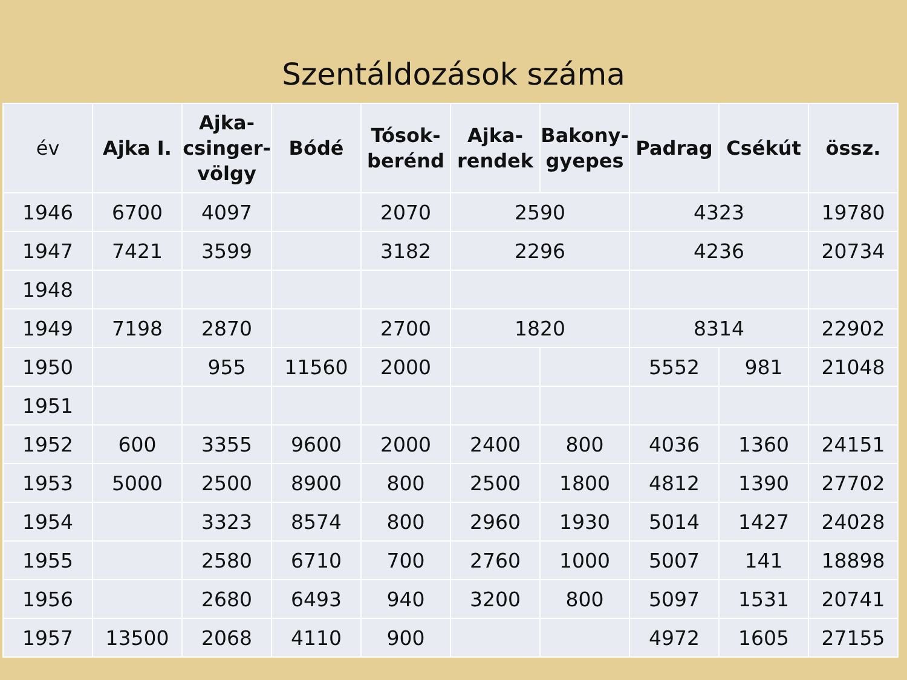Szentáldozások száma
| év | Ajka I. | Ajka-csinger-völgy | Bódé | Tósok-berénd | Ajka-rendek | Bakony-gyepes | Padrag | Csékút | össz. |
| --- | --- | --- | --- | --- | --- | --- | --- | --- | --- |
| 1946 | 6700 | 4097 | | 2070 | 2590 | | 4323 | | 19780 |
| 1947 | 7421 | 3599 | | 3182 | 2296 | | 4236 | | 20734 |
| 1948 | | | | | | | | | |
| 1949 | 7198 | 2870 | | 2700 | 1820 | | 8314 | | 22902 |
| 1950 | | 955 | 11560 | 2000 | | | 5552 | 981 | 21048 |
| 1951 | | | | | | | | | |
| 1952 | 600 | 3355 | 9600 | 2000 | 2400 | 800 | 4036 | 1360 | 24151 |
| 1953 | 5000 | 2500 | 8900 | 800 | 2500 | 1800 | 4812 | 1390 | 27702 |
| 1954 | | 3323 | 8574 | 800 | 2960 | 1930 | 5014 | 1427 | 24028 |
| 1955 | | 2580 | 6710 | 700 | 2760 | 1000 | 5007 | 141 | 18898 |
| 1956 | | 2680 | 6493 | 940 | 3200 | 800 | 5097 | 1531 | 20741 |
| 1957 | 13500 | 2068 | 4110 | 900 | | | 4972 | 1605 | 27155 |